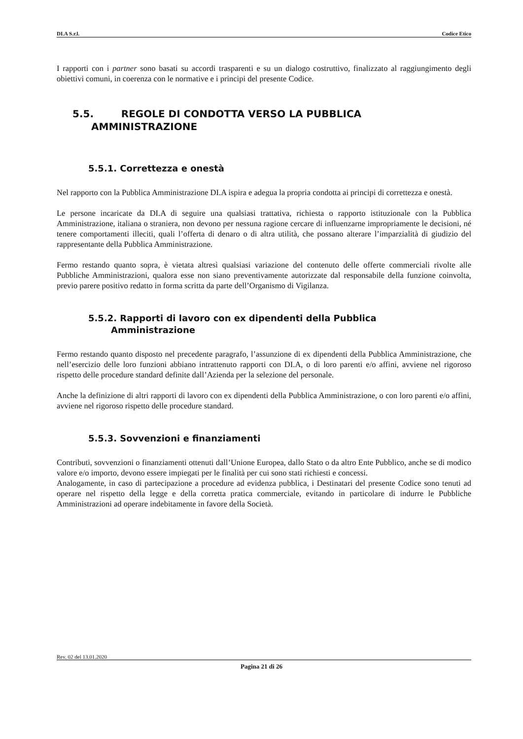DI.A S.r.l. Codice Etico
I rapporti con i partner sono basati su accordi trasparenti e su un dialogo costruttivo, finalizzato al raggiungimento degli obiettivi comuni, in coerenza con le normative e i principi del presente Codice.
5.5. REGOLE DI CONDOTTA VERSO LA PUBBLICA
AMMINISTRAZIONE
5.5.1. Correttezza e onestà
Nel rapporto con la Pubblica Amministrazione DI.A ispira e adegua la propria condotta ai principi di correttezza e onestà.
Le persone incaricate da DI.A di seguire una qualsiasi trattativa, richiesta o rapporto istituzionale con la Pubblica Amministrazione, italiana o straniera, non devono per nessuna ragione cercare di influenzarne impropriamente le decisioni, né tenere comportamenti illeciti, quali l’offerta di denaro o di altra utilità, che possano alterare l’imparzialità di giudizio del rappresentante della Pubblica Amministrazione.
Fermo restando quanto sopra, è vietata altresì qualsiasi variazione del contenuto delle offerte commerciali rivolte alle Pubbliche Amministrazioni, qualora esse non siano preventivamente autorizzate dal responsabile della funzione coinvolta, previo parere positivo redatto in forma scritta da parte dell’Organismo di Vigilanza.
5.5.2. Rapporti di lavoro con ex dipendenti della Pubblica
Amministrazione
Fermo restando quanto disposto nel precedente paragrafo, l’assunzione di ex dipendenti della Pubblica Amministrazione, che nell’esercizio delle loro funzioni abbiano intrattenuto rapporti con DI.A, o di loro parenti e/o affini, avviene nel rigoroso rispetto delle procedure standard definite dall’Azienda per la selezione del personale.
Anche la definizione di altri rapporti di lavoro con ex dipendenti della Pubblica Amministrazione, o con loro parenti e/o affini, avviene nel rigoroso rispetto delle procedure standard.
5.5.3. Sovvenzioni e finanziamenti
Contributi, sovvenzioni o finanziamenti ottenuti dall’Unione Europea, dallo Stato o da altro Ente Pubblico, anche se di modico valore e/o importo, devono essere impiegati per le finalità per cui sono stati richiesti e concessi.
Analogamente, in caso di partecipazione a procedure ad evidenza pubblica, i Destinatari del presente Codice sono tenuti ad operare nel rispetto della legge e della corretta pratica commerciale, evitando in particolare di indurre le Pubbliche Amministrazioni ad operare indebitamente in favore della Società.
Rev. 02 del 13.01.2020
Pagina 21 di 26